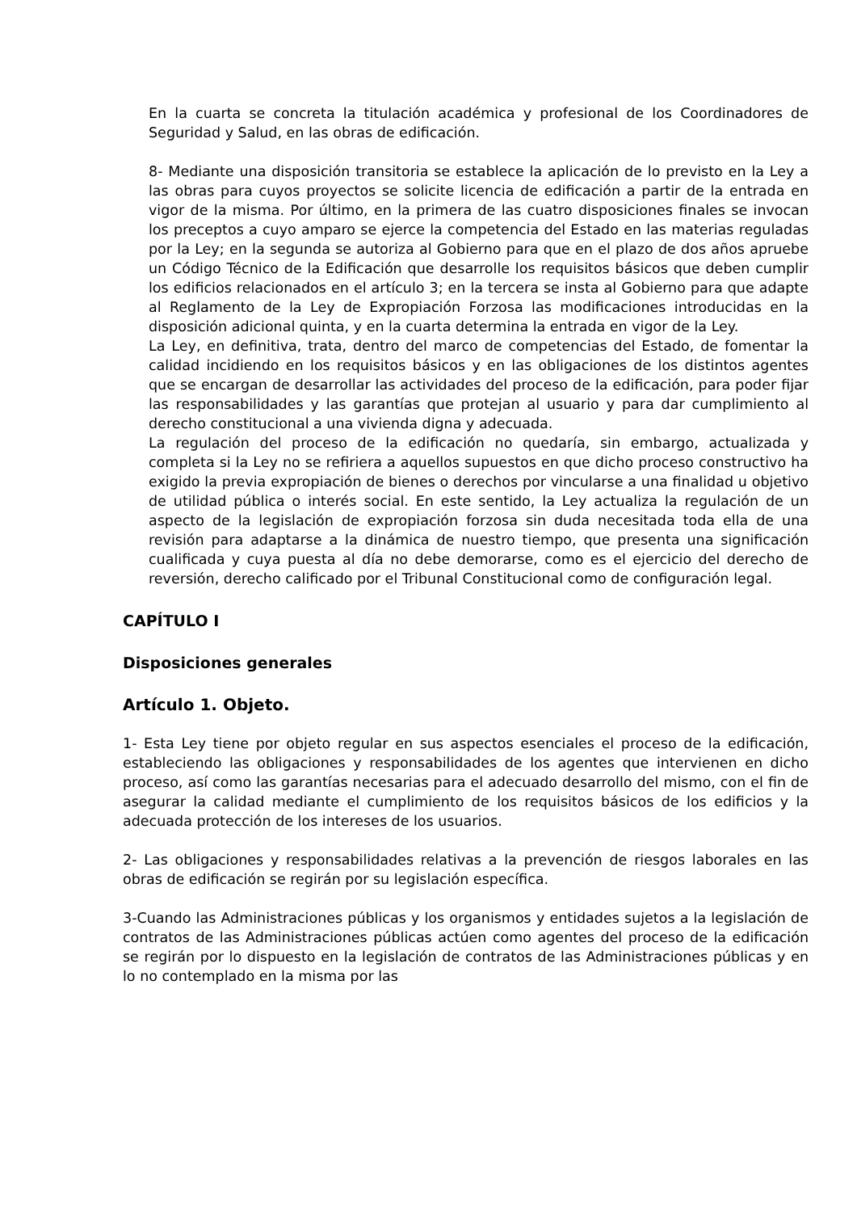En la cuarta se concreta la titulación académica y profesional de los Coordinadores de Seguridad y Salud, en las obras de edificación.
8- Mediante una disposición transitoria se establece la aplicación de lo previsto en la Ley a las obras para cuyos proyectos se solicite licencia de edificación a partir de la entrada en vigor de la misma. Por último, en la primera de las cuatro disposiciones finales se invocan los preceptos a cuyo amparo se ejerce la competencia del Estado en las materias reguladas por la Ley; en la segunda se autoriza al Gobierno para que en el plazo de dos años apruebe un Código Técnico de la Edificación que desarrolle los requisitos básicos que deben cumplir los edificios relacionados en el artículo 3; en la tercera se insta al Gobierno para que adapte al Reglamento de la Ley de Expropiación Forzosa las modificaciones introducidas en la disposición adicional quinta, y en la cuarta determina la entrada en vigor de la Ley.
La Ley, en definitiva, trata, dentro del marco de competencias del Estado, de fomentar la calidad incidiendo en los requisitos básicos y en las obligaciones de los distintos agentes que se encargan de desarrollar las actividades del proceso de la edificación, para poder fijar las responsabilidades y las garantías que protejan al usuario y para dar cumplimiento al derecho constitucional a una vivienda digna y adecuada.
La regulación del proceso de la edificación no quedaría, sin embargo, actualizada y completa si la Ley no se refiriera a aquellos supuestos en que dicho proceso constructivo ha exigido la previa expropiación de bienes o derechos por vincularse a una finalidad u objetivo de utilidad pública o interés social. En este sentido, la Ley actualiza la regulación de un aspecto de la legislación de expropiación forzosa sin duda necesitada toda ella de una revisión para adaptarse a la dinámica de nuestro tiempo, que presenta una significación cualificada y cuya puesta al día no debe demorarse, como es el ejercicio del derecho de reversión, derecho calificado por el Tribunal Constitucional como de configuración legal.
CAPÍTULO I
Disposiciones generales
Artículo 1. Objeto.
1- Esta Ley tiene por objeto regular en sus aspectos esenciales el proceso de la edificación, estableciendo las obligaciones y responsabilidades de los agentes que intervienen en dicho proceso, así como las garantías necesarias para el adecuado desarrollo del mismo, con el fin de asegurar la calidad mediante el cumplimiento de los requisitos básicos de los edificios y la adecuada protección de los intereses de los usuarios.
2- Las obligaciones y responsabilidades relativas a la prevención de riesgos laborales en las obras de edificación se regirán por su legislación específica.
3-Cuando las Administraciones públicas y los organismos y entidades sujetos a la legislación de contratos de las Administraciones públicas actúen como agentes del proceso de la edificación se regirán por lo dispuesto en la legislación de contratos de las Administraciones públicas y en lo no contemplado en la misma por las